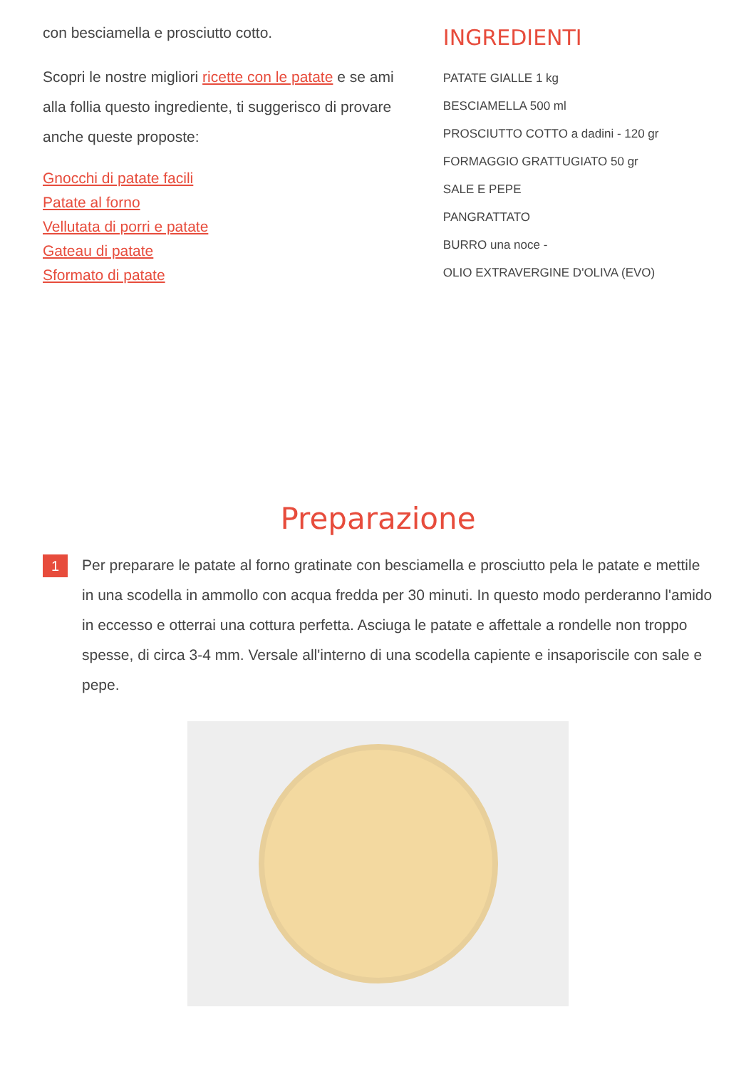con besciamella e prosciutto cotto.
Scopri le nostre migliori ricette con le patate e se ami alla follia questo ingrediente, ti suggerisco di provare anche queste proposte:
Gnocchi di patate facili
Patate al forno
Vellutata di porri e patate
Gateau di patate
Sformato di patate
INGREDIENTI
PATATE GIALLE 1 kg
BESCIAMELLA 500 ml
PROSCIUTTO COTTO a dadini - 120 gr
FORMAGGIO GRATTUGIATO 50 gr
SALE E PEPE
PANGRATTATO
BURRO una noce -
OLIO EXTRAVERGINE D'OLIVA (EVO)
Preparazione
1
Per preparare le patate al forno gratinate con besciamella e prosciutto pela le patate e mettile in una scodella in ammollo con acqua fredda per 30 minuti. In questo modo perderanno l'amido in eccesso e otterrai una cottura perfetta. Asciuga le patate e affettale a rondelle non troppo spesse, di circa 3-4 mm. Versale all'interno di una scodella capiente e insaporiscile con sale e pepe.